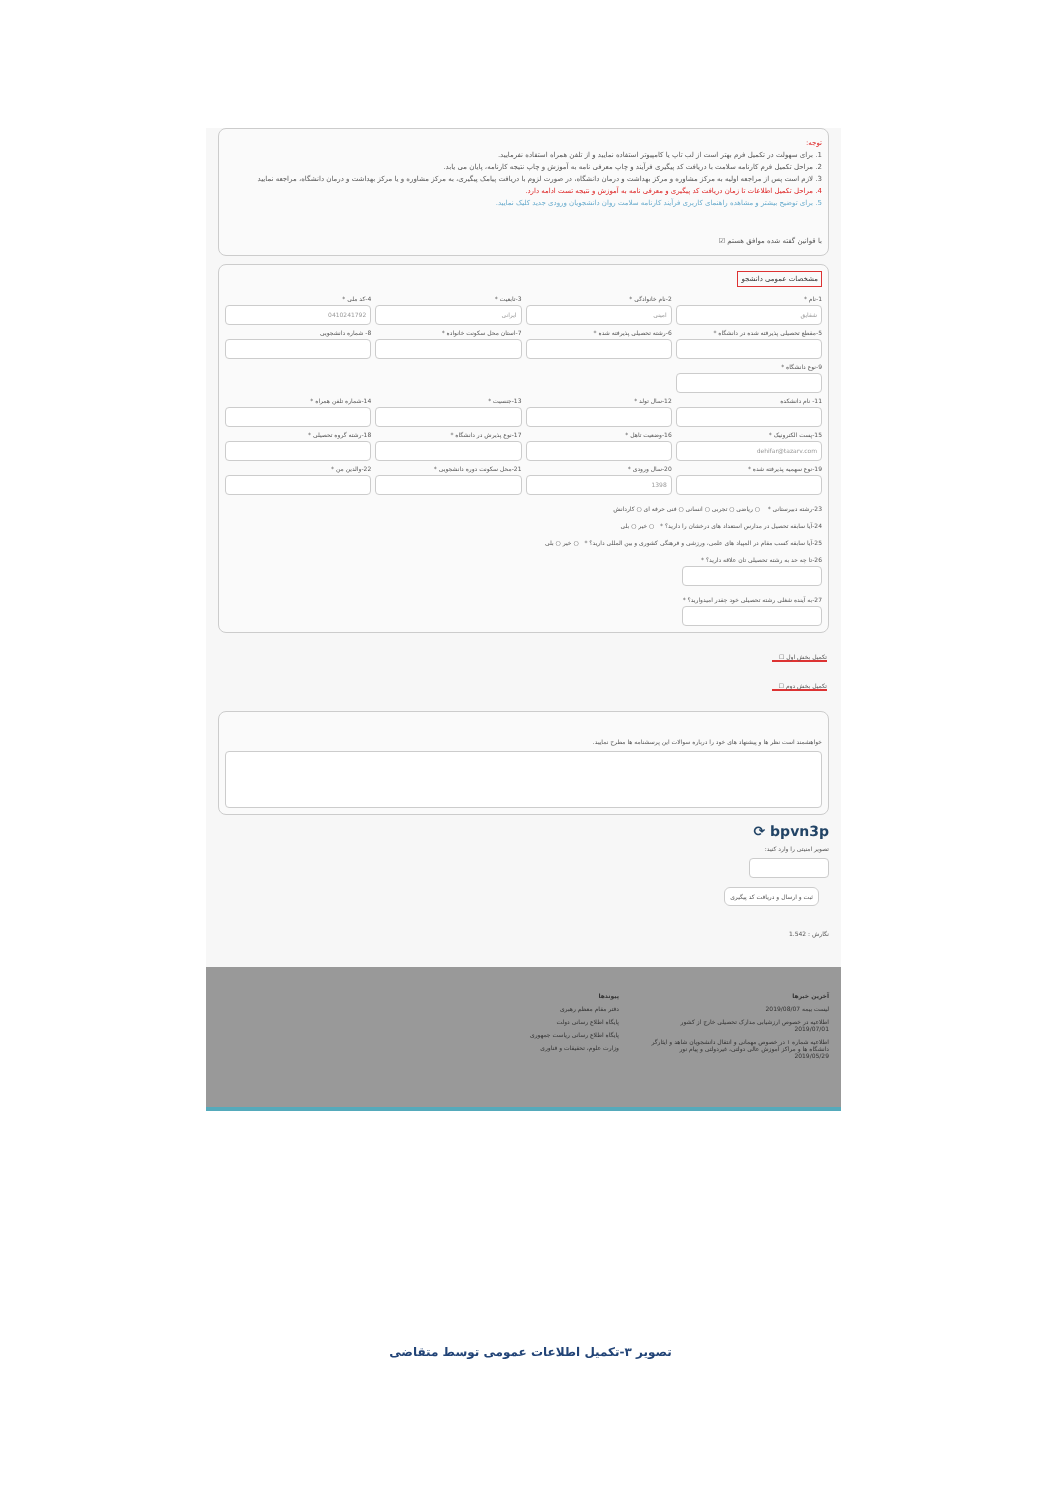توجه:
1. برای سهولت در تکمیل فرم بهتر است از لب تاپ یا کامپیوتر استفاده نمایید و از تلفن همراه استفاده نفرمایید.
2. مراحل تکمیل فرم کارنامه سلامت با دریافت کد پیگیری فرآیند و چاپ معرفی نامه به آموزش و چاپ نتیجه کارنامه، پایان می یابد.
3. لازم است پس از مراجعه اولیه به مرکز مشاوره و مرکز بهداشت و درمان دانشگاه، در صورت لزوم با دریافت پیامک پیگیری، به مرکز مشاوره و یا مرکز بهداشت و درمان دانشگاه، مراجعه نمایید
4. مراحل تکمیل اطلاعات تا زمان دریافت کد پیگیری و معرفی نامه به آموزش و نتیجه تست ادامه دارد.
5. برای توضیح بیشتر و مشاهده راهنمای کاربری فرآیند کارنامه سلامت روان دانشجویان ورودی جدید کلیک نمایید.
با قوانین گفته شده موافق هستم ☑
مشخصات عمومی دانشجو
1-نام *
شقایق
2-نام خانوادگی *
امینی
3-تابعیت *
ایرانی
4-کد ملی *
0410241792
5-مقطع تحصیلی پذیرفته شده در دانشگاه *
6-رشته تحصیلی پذیرفته شده *
7-استان محل سکونت خانواده *
8- شماره دانشجویی
9-نوع دانشگاه *
11- نام دانشکده
12-سال تولد *
13-جنسیت *
14-شماره تلفن همراه *
15-پست الکترونیک *
dehifar@tazarv.com
16-وضعیت تاهل *
17-نوع پذیرش در دانشگاه *
18-رشته گروه تحصیلی *
19-نوع سهمیه پذیرفته شده *
20-سال ورودی *
1398
21-محل سکونت دوره دانشجویی *
22-والدین من *
23-رشته دبیرستانی * ○ ریاضی ○ تجربی ○ انسانی ○ فنی حرفه ای ○ کاردانش
24-آیا سابقه تحصیل در مدارس استعداد های درخشان را دارید؟ * ○ خیر ○ بلی
25-آیا سابقه کسب مقام در المپیاد های علمی، ورزشی و فرهنگی کشوری و بین المللی دارید؟ * ○ خیر ○ بلی
26-تا چه حد به رشته تحصیلی تان علاقه دارید؟ *
27-به آینده شغلی رشته تحصیلی خود چقدر امیدوارید؟ *
تکمیل بخش اول ☐
تکمیل بخش دوم ☐
خواهشمند است نظر ها و پیشنهاد های خود را درباره سوالات این پرسشنامه ها مطرح نمایید.
bpvn3p ⟳
تصویر امنیتی را وارد کنید:
ثبت و ارسال و دریافت کد پیگیری
نگارش : 1.542
آخرین خبرها
لیست بیمه 2019/08/07
اطلاعیه در خصوص ارزشیابی مدارک تحصیلی خارج از کشور 2019/07/01
اطلاعیه شماره ۱ در خصوص مهمانی و انتقال دانشجویان شاهد و ایثارگر دانشگاه ها و مراکز آموزش عالی دولتی، غیردولتی و پیام نور 2019/05/29
پیوندها
دفتر مقام معظم رهبری
پایگاه اطلاع رسانی دولت
پایگاه اطلاع رسانی ریاست جمهوری
وزارت علوم، تحقیقات و فناوری
تصویر ۳-تکمیل اطلاعات عمومی توسط متقاضی